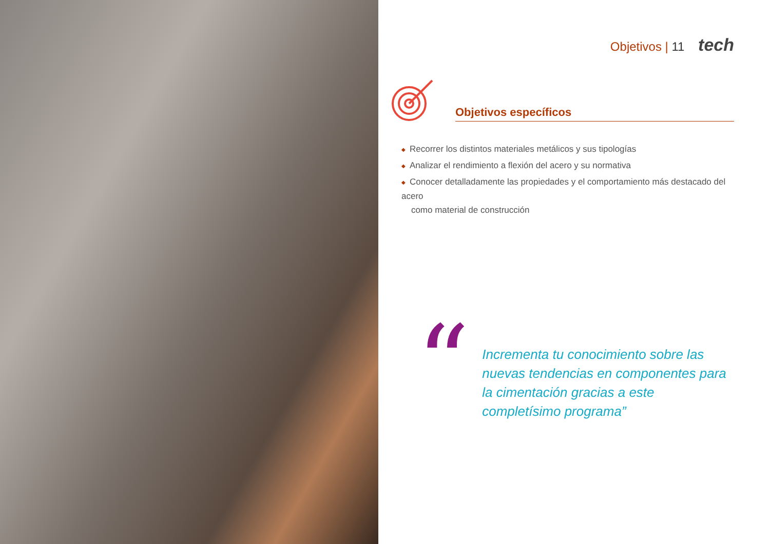Objetivos | 11 tech
Objetivos específicos
◆ Recorrer los distintos materiales metálicos y sus tipologías
◆ Analizar el rendimiento a flexión del acero y su normativa
◆ Conocer detalladamente las propiedades y el comportamiento más destacado del acero
como material de construcción
“
Incrementa tu conocimiento sobre las nuevas tendencias en componentes para la cimentación gracias a este completísimo programa”